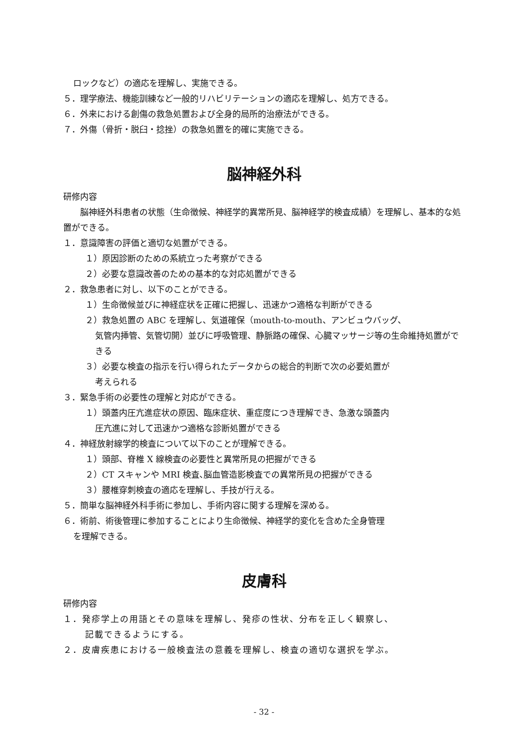ロックなど）の適応を理解し、実施できる。
５．理学療法、機能訓練など一般的リハビリテーションの適応を理解し、処方できる。
６．外来における創傷の救急処置および全身的局所的治療法ができる。
７．外傷（骨折・脱臼・捻挫）の救急処置を的確に実施できる。
脳神経外科
研修内容
　　脳神経外科患者の状態（生命徴候、神経学的異常所見、脳神経学的検査成績）を理解し、基本的な処置ができる。
１．意識障害の評価と適切な処置ができる。
１）原因診断のための系統立った考察ができる
２）必要な意識改善のための基本的な対応処置ができる
２．救急患者に対し、以下のことができる。
１）生命徴候並びに神経症状を正確に把握し、迅速かつ適格な判断ができる
２）救急処置の ABC を理解し、気道確保（mouth-to-mouth、アンビュウバッグ、
気管内挿管、気管切開）並びに呼吸管理、静脈路の確保、心臓マッサージ等の生命維持処置ができる
３）必要な検査の指示を行い得られたデータからの総合的判断で次の必要処置が
考えられる
３．緊急手術の必要性の理解と対応ができる。
１）頭蓋内圧亢進症状の原因、臨床症状、重症度につき理解でき、急激な頭蓋内
圧亢進に対して迅速かつ適格な診断処置ができる
４．神経放射線学的検査について以下のことが理解できる。
１）頭部、脊椎 X 線検査の必要性と異常所見の把握ができる
２）CT スキャンや MRI 検査､脳血管造影検査での異常所見の把握ができる
３）腰椎穿刺検査の適応を理解し、手技が行える。
５．簡単な脳神経外科手術に参加し、手術内容に関する理解を深める。
６．術前、術後管理に参加することにより生命徴候、神経学的変化を含めた全身管理
を理解できる。
皮膚科
研修内容
１．発疹学上の用語とその意味を理解し、発疹の性状、分布を正しく観察し、
記載できるようにする。
２．皮膚疾患における一般検査法の意義を理解し、検査の適切な選択を学ぶ。
- 32 -